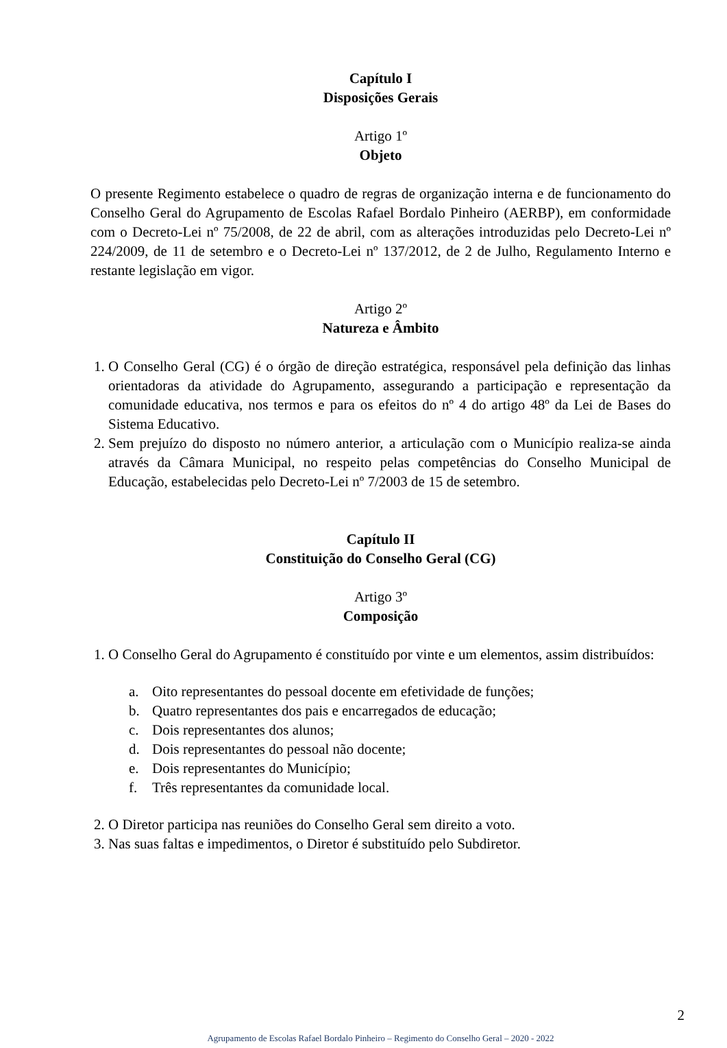Capítulo I
Disposições Gerais
Artigo 1º
Objeto
O presente Regimento estabelece o quadro de regras de organização interna e de funcionamento do Conselho Geral do Agrupamento de Escolas Rafael Bordalo Pinheiro (AERBP), em conformidade com o Decreto-Lei nº 75/2008, de 22 de abril, com as alterações introduzidas pelo Decreto-Lei nº 224/2009, de 11 de setembro e o Decreto-Lei nº 137/2012, de 2 de Julho, Regulamento Interno e restante legislação em vigor.
Artigo 2º
Natureza e Âmbito
1. O Conselho Geral (CG) é o órgão de direção estratégica, responsável pela definição das linhas orientadoras da atividade do Agrupamento, assegurando a participação e representação da comunidade educativa, nos termos e para os efeitos do nº 4 do artigo 48º da Lei de Bases do Sistema Educativo.
2. Sem prejuízo do disposto no número anterior, a articulação com o Município realiza-se ainda através da Câmara Municipal, no respeito pelas competências do Conselho Municipal de Educação, estabelecidas pelo Decreto-Lei nº 7/2003 de 15 de setembro.
Capítulo II
Constituição do Conselho Geral (CG)
Artigo 3º
Composição
1. O Conselho Geral do Agrupamento é constituído por vinte e um elementos, assim distribuídos:
a. Oito representantes do pessoal docente em efetividade de funções;
b. Quatro representantes dos pais e encarregados de educação;
c. Dois representantes dos alunos;
d. Dois representantes do pessoal não docente;
e. Dois representantes do Município;
f. Três representantes da comunidade local.
2. O Diretor participa nas reuniões do Conselho Geral sem direito a voto.
3. Nas suas faltas e impedimentos, o Diretor é substituído pelo Subdiretor.
2
Agrupamento de Escolas Rafael Bordalo Pinheiro – Regimento do Conselho Geral – 2020 - 2022